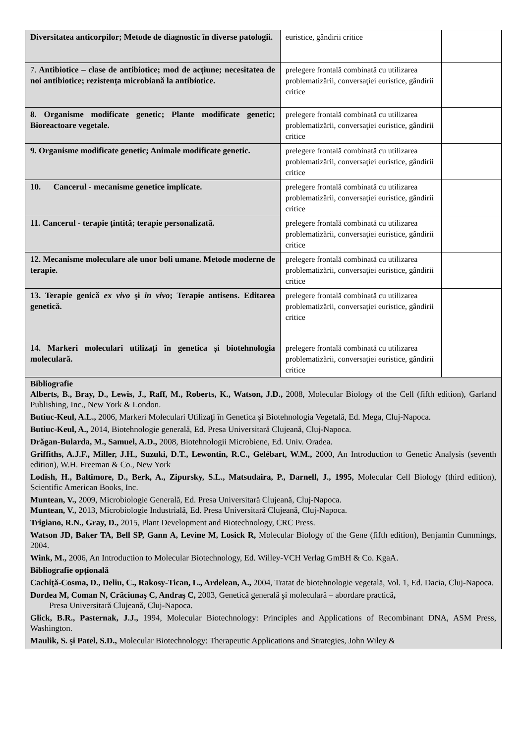| Diversitatea anticorpilor; Metode de diagnostic în diverse patologii. | euristice, gândirii critice | |
| 7. Antibiotice – clase de antibiotice; mod de acțiune; necesitatea de noi antibiotice; rezistența microbiană la antibiotice. | prelegere frontală combinată cu utilizarea problematizării, conversaţiei euristice, gândirii critice | |
| 8. Organisme modificate genetic; Plante modificate genetic; Bioreactoare vegetale. | prelegere frontală combinată cu utilizarea problematizării, conversaţiei euristice, gândirii critice | |
| 9. Organisme modificate genetic; Animale modificate genetic. | prelegere frontală combinată cu utilizarea problematizării, conversaţiei euristice, gândirii critice | |
| 10. Cancerul - mecanisme genetice implicate. | prelegere frontală combinată cu utilizarea problematizării, conversaţiei euristice, gândirii critice | |
| 11. Cancerul - terapie țintită; terapie personalizată. | prelegere frontală combinată cu utilizarea problematizării, conversaţiei euristice, gândirii critice | |
| 12. Mecanisme moleculare ale unor boli umane. Metode moderne de terapie. | prelegere frontală combinată cu utilizarea problematizării, conversaţiei euristice, gândirii critice | |
| 13. Terapie genică ex vivo şi in vivo ; Terapie antisens. Editarea genetică. | prelegere frontală combinată cu utilizarea problematizării, conversaţiei euristice, gândirii critice | |
| 14. Markeri moleculari utilizați în genetica și biotehnologia moleculară. | prelegere frontală combinată cu utilizarea problematizării, conversaţiei euristice, gândirii critice | |
| Bibliografie Alberts, B., Bray, D., Lewis, J., Raff, M., Roberts, K., Watson, J.D., 2008, Molecular Biology of the Cell (fifth edition), Garland Publishing, Inc., New York & London. Butiuc-Keul, A.L., 2006, Markeri Moleculari Utilizaţi în Genetica şi Biotehnologia Vegetală, Ed. Mega, Cluj-Napoca. Butiuc-Keul, A., 2014, Biotehnologie generală, Ed. Presa Universitară Clujeană, Cluj-Napoca. Drăgan-Bularda, M., Samuel, A.D., 2008, Biotehnologii Microbiene, Ed. Univ. Oradea. Griffiths, A.J.F., Miller, J.H., Suzuki, D.T., Lewontin, R.C., Gelébart, W.M., 2000, An Introduction to Genetic Analysis (seventh edition), W.H. Freeman & Co., New York Lodish, H., Baltimore, D., Berk, A., Zipursky, S.L., Matsudaira, P., Darnell, J., 1995, Molecular Cell Biology (third edition), Scientific American Books, Inc. Muntean, V., 2009, Microbiologie Generală, Ed. Presa Universitară Clujeană, Cluj-Napoca. Muntean, V., 2013, Microbiologie Industrială, Ed. Presa Universitară Clujeană, Cluj-Napoca. Trigiano, R.N., Gray, D., 2015, Plant Development and Biotechnology, CRC Press. Watson JD, Baker TA, Bell SP, Gann A, Levine M, Losick R, Molecular Biology of the Gene (fifth edition), Benjamin Cummings, 2004. Wink, M., 2006, An Introduction to Molecular Biotechnology, Ed. Willey-VCH Verlag GmBH & Co. KgaA. Bibliografie opțională Cachiţă-Cosma, D., Deliu, C., Rakosy-Tican, L., Ardelean, A., 2004, Tratat de biotehnologie vegetală, Vol. 1, Ed. Dacia, Cluj-Napoca. Dordea M, Coman N, Crăciunaş C, Andraş C, 2003, Genetică generală şi moleculară – abordare practică , Presa Universitară Clujeană, Cluj-Napoca. Glick, B.R., Pasternak, J.J., 1994, Molecular Biotechnology: Principles and Applications of Recombinant DNA, ASM Press, Washington. Maulik, S. şi Patel, S.D., Molecular Biotechnology: Therapeutic Applications and Strategies, John Wiley & | | |